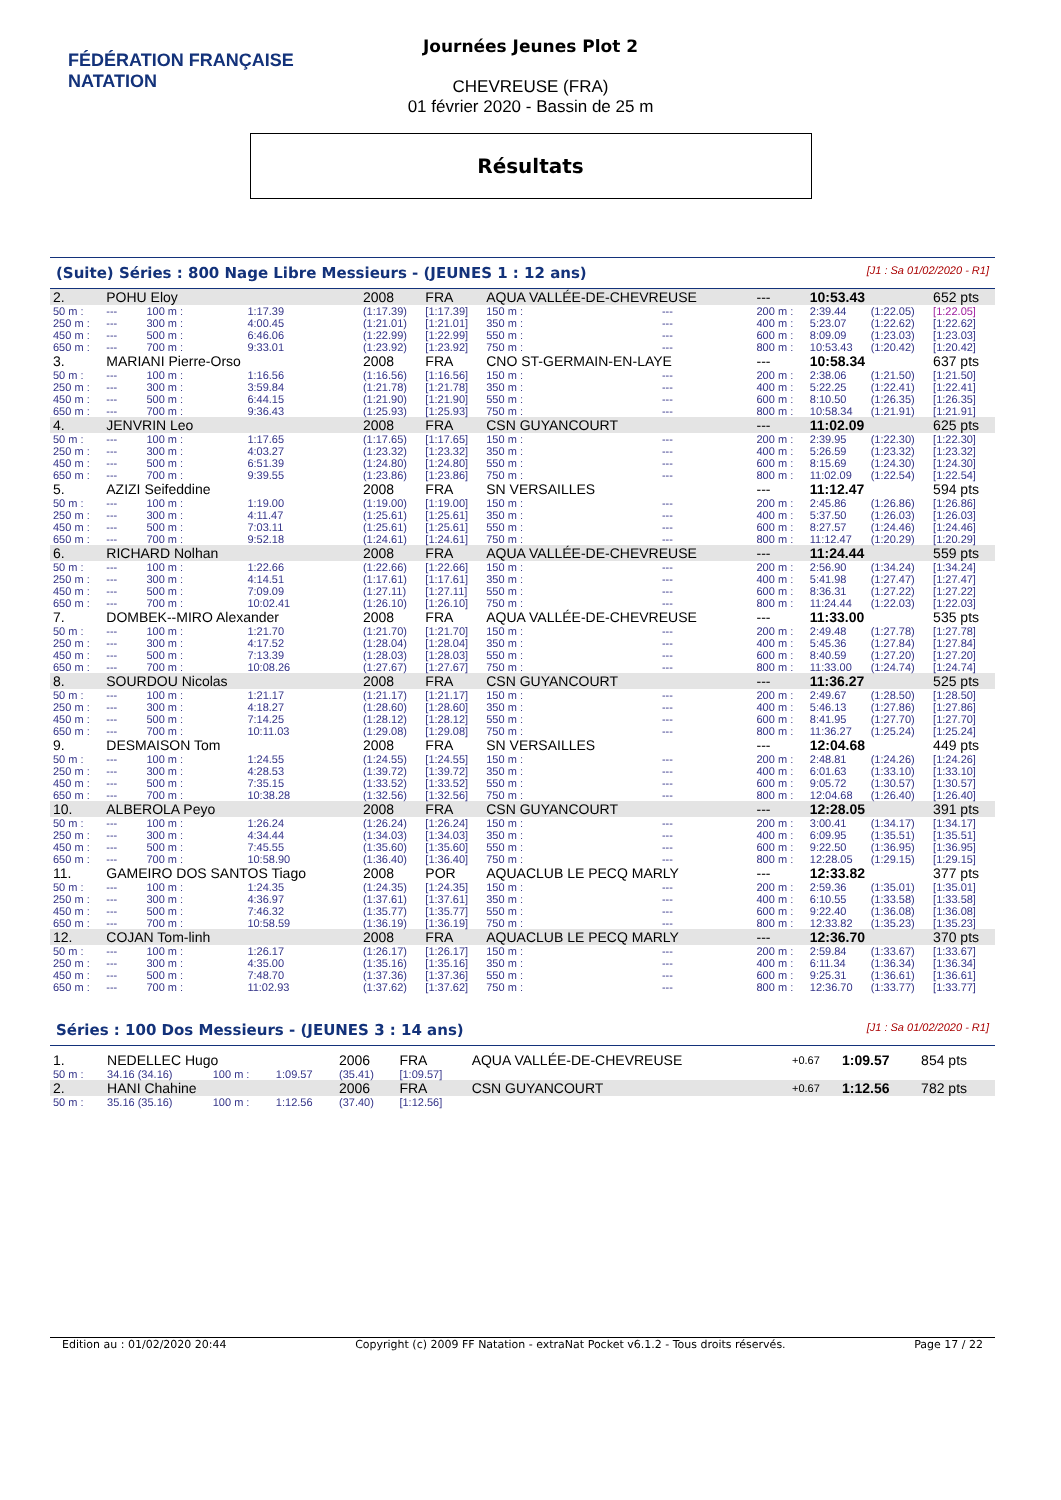FÉDÉRATION FRANÇAISE
NATATION
Journées Jeunes Plot 2
CHEVREUSE (FRA)
01 février 2020 - Bassin de 25 m
Résultats
(Suite) Séries : 800 Nage Libre Messieurs - (JEUNES 1 : 12 ans) [J1 : Sa 01/02/2020 - R1]
| 2. | POHU Eloy | | | 2008 | FRA | AQUA VALLÉE-DE-CHEVREUSE | | | --- | 10:53.43 | | 652 pts |
| 50 m : | --- | 100 m : | 1:17.39 | (1:17.39) | [1:17.39] | 150 m : | --- | | 200 m : | 2:39.44 | (1:22.05) | [1:22.05] |
| 250 m : | --- | 300 m : | 4:00.45 | (1:21.01) | [1:21.01] | 350 m : | --- | | 400 m : | 5:23.07 | (1:22.62) | [1:22.62] |
| 450 m : | --- | 500 m : | 6:46.06 | (1:22.99) | [1:22.99] | 550 m : | --- | | 600 m : | 8:09.09 | (1:23.03) | [1:23.03] |
| 650 m : | --- | 700 m : | 9:33.01 | (1:23.92) | [1:23.92] | 750 m : | --- | | 800 m : | 10:53.43 | (1:20.42) | [1:20.42] |
| 3. | MARIANI Pierre-Orso | | | 2008 | FRA | CNO ST-GERMAIN-EN-LAYE | | | --- | 10:58.34 | | 637 pts |
| 50 m : | --- | 100 m : | 1:16.56 | (1:16.56) | [1:16.56] | 150 m : | --- | | 200 m : | 2:38.06 | (1:21.50) | [1:21.50] |
| 250 m : | --- | 300 m : | 3:59.84 | (1:21.78) | [1:21.78] | 350 m : | --- | | 400 m : | 5:22.25 | (1:22.41) | [1:22.41] |
| 450 m : | --- | 500 m : | 6:44.15 | (1:21.90) | [1:21.90] | 550 m : | --- | | 600 m : | 8:10.50 | (1:26.35) | [1:26.35] |
| 650 m : | --- | 700 m : | 9:36.43 | (1:25.93) | [1:25.93] | 750 m : | --- | | 800 m : | 10:58.34 | (1:21.91) | [1:21.91] |
| 4. | JENVRIN Leo | | | 2008 | FRA | CSN GUYANCOURT | | | --- | 11:02.09 | | 625 pts |
| 50 m : | --- | 100 m : | 1:17.65 | (1:17.65) | [1:17.65] | 150 m : | --- | | 200 m : | 2:39.95 | (1:22.30) | [1:22.30] |
| 250 m : | --- | 300 m : | 4:03.27 | (1:23.32) | [1:23.32] | 350 m : | --- | | 400 m : | 5:26.59 | (1:23.32) | [1:23.32] |
| 450 m : | --- | 500 m : | 6:51.39 | (1:24.80) | [1:24.80] | 550 m : | --- | | 600 m : | 8:15.69 | (1:24.30) | [1:24.30] |
| 650 m : | --- | 700 m : | 9:39.55 | (1:23.86) | [1:23.86] | 750 m : | --- | | 800 m : | 11:02.09 | (1:22.54) | [1:22.54] |
| 5. | AZIZI Seifeddine | | | 2008 | FRA | SN VERSAILLES | | | --- | 11:12.47 | | 594 pts |
| 50 m : | --- | 100 m : | 1:19.00 | (1:19.00) | [1:19.00] | 150 m : | --- | | 200 m : | 2:45.86 | (1:26.86) | [1:26.86] |
| 250 m : | --- | 300 m : | 4:11.47 | (1:25.61) | [1:25.61] | 350 m : | --- | | 400 m : | 5:37.50 | (1:26.03) | [1:26.03] |
| 450 m : | --- | 500 m : | 7:03.11 | (1:25.61) | [1:25.61] | 550 m : | --- | | 600 m : | 8:27.57 | (1:24.46) | [1:24.46] |
| 650 m : | --- | 700 m : | 9:52.18 | (1:24.61) | [1:24.61] | 750 m : | --- | | 800 m : | 11:12.47 | (1:20.29) | [1:20.29] |
| 6. | RICHARD Nolhan | | | 2008 | FRA | AQUA VALLÉE-DE-CHEVREUSE | | | --- | 11:24.44 | | 559 pts |
| 50 m : | --- | 100 m : | 1:22.66 | (1:22.66) | [1:22.66] | 150 m : | --- | | 200 m : | 2:56.90 | (1:34.24) | [1:34.24] |
| 250 m : | --- | 300 m : | 4:14.51 | (1:17.61) | [1:17.61] | 350 m : | --- | | 400 m : | 5:41.98 | (1:27.47) | [1:27.47] |
| 450 m : | --- | 500 m : | 7:09.09 | (1:27.11) | [1:27.11] | 550 m : | --- | | 600 m : | 8:36.31 | (1:27.22) | [1:27.22] |
| 650 m : | --- | 700 m : | 10:02.41 | (1:26.10) | [1:26.10] | 750 m : | --- | | 800 m : | 11:24.44 | (1:22.03) | [1:22.03] |
| 7. | DOMBEK--MIRO Alexander | | | 2008 | FRA | AQUA VALLÉE-DE-CHEVREUSE | | | --- | 11:33.00 | | 535 pts |
| 50 m : | --- | 100 m : | 1:21.70 | (1:21.70) | [1:21.70] | 150 m : | --- | | 200 m : | 2:49.48 | (1:27.78) | [1:27.78] |
| 250 m : | --- | 300 m : | 4:17.52 | (1:28.04) | [1:28.04] | 350 m : | --- | | 400 m : | 5:45.36 | (1:27.84) | [1:27.84] |
| 450 m : | --- | 500 m : | 7:13.39 | (1:28.03) | [1:28.03] | 550 m : | --- | | 600 m : | 8:40.59 | (1:27.20) | [1:27.20] |
| 650 m : | --- | 700 m : | 10:08.26 | (1:27.67) | [1:27.67] | 750 m : | --- | | 800 m : | 11:33.00 | (1:24.74) | [1:24.74] |
| 8. | SOURDOU Nicolas | | | 2008 | FRA | CSN GUYANCOURT | | | --- | 11:36.27 | | 525 pts |
| 50 m : | --- | 100 m : | 1:21.17 | (1:21.17) | [1:21.17] | 150 m : | --- | | 200 m : | 2:49.67 | (1:28.50) | [1:28.50] |
| 250 m : | --- | 300 m : | 4:18.27 | (1:28.60) | [1:28.60] | 350 m : | --- | | 400 m : | 5:46.13 | (1:27.86) | [1:27.86] |
| 450 m : | --- | 500 m : | 7:14.25 | (1:28.12) | [1:28.12] | 550 m : | --- | | 600 m : | 8:41.95 | (1:27.70) | [1:27.70] |
| 650 m : | --- | 700 m : | 10:11.03 | (1:29.08) | [1:29.08] | 750 m : | --- | | 800 m : | 11:36.27 | (1:25.24) | [1:25.24] |
| 9. | DESMAISON Tom | | | 2008 | FRA | SN VERSAILLES | | | --- | 12:04.68 | | 449 pts |
| 50 m : | --- | 100 m : | 1:24.55 | (1:24.55) | [1:24.55] | 150 m : | --- | | 200 m : | 2:48.81 | (1:24.26) | [1:24.26] |
| 250 m : | --- | 300 m : | 4:28.53 | (1:39.72) | [1:39.72] | 350 m : | --- | | 400 m : | 6:01.63 | (1:33.10) | [1:33.10] |
| 450 m : | --- | 500 m : | 7:35.15 | (1:33.52) | [1:33.52] | 550 m : | --- | | 600 m : | 9:05.72 | (1:30.57) | [1:30.57] |
| 650 m : | --- | 700 m : | 10:38.28 | (1:32.56) | [1:32.56] | 750 m : | --- | | 800 m : | 12:04.68 | (1:26.40) | [1:26.40] |
| 10. | ALBEROLA Peyo | | | 2008 | FRA | CSN GUYANCOURT | | | --- | 12:28.05 | | 391 pts |
| 50 m : | --- | 100 m : | 1:26.24 | (1:26.24) | [1:26.24] | 150 m : | --- | | 200 m : | 3:00.41 | (1:34.17) | [1:34.17] |
| 250 m : | --- | 300 m : | 4:34.44 | (1:34.03) | [1:34.03] | 350 m : | --- | | 400 m : | 6:09.95 | (1:35.51) | [1:35.51] |
| 450 m : | --- | 500 m : | 7:45.55 | (1:35.60) | [1:35.60] | 550 m : | --- | | 600 m : | 9:22.50 | (1:36.95) | [1:36.95] |
| 650 m : | --- | 700 m : | 10:58.90 | (1:36.40) | [1:36.40] | 750 m : | --- | | 800 m : | 12:28.05 | (1:29.15) | [1:29.15] |
| 11. | GAMEIRO DOS SANTOS Tiago | | | 2008 | POR | AQUACLUB LE PECQ MARLY | | | --- | 12:33.82 | | 377 pts |
| 50 m : | --- | 100 m : | 1:24.35 | (1:24.35) | [1:24.35] | 150 m : | --- | | 200 m : | 2:59.36 | (1:35.01) | [1:35.01] |
| 250 m : | --- | 300 m : | 4:36.97 | (1:37.61) | [1:37.61] | 350 m : | --- | | 400 m : | 6:10.55 | (1:33.58) | [1:33.58] |
| 450 m : | --- | 500 m : | 7:46.32 | (1:35.77) | [1:35.77] | 550 m : | --- | | 600 m : | 9:22.40 | (1:36.08) | [1:36.08] |
| 650 m : | --- | 700 m : | 10:58.59 | (1:36.19) | [1:36.19] | 750 m : | --- | | 800 m : | 12:33.82 | (1:35.23) | [1:35.23] |
| 12. | COJAN Tom-linh | | | 2008 | FRA | AQUACLUB LE PECQ MARLY | | | --- | 12:36.70 | | 370 pts |
| 50 m : | --- | 100 m : | 1:26.17 | (1:26.17) | [1:26.17] | 150 m : | --- | | 200 m : | 2:59.84 | (1:33.67) | [1:33.67] |
| 250 m : | --- | 300 m : | 4:35.00 | (1:35.16) | [1:35.16] | 350 m : | --- | | 400 m : | 6:11.34 | (1:36.34) | [1:36.34] |
| 450 m : | --- | 500 m : | 7:48.70 | (1:37.36) | [1:37.36] | 550 m : | --- | | 600 m : | 9:25.31 | (1:36.61) | [1:36.61] |
| 650 m : | --- | 700 m : | 11:02.93 | (1:37.62) | [1:37.62] | 750 m : | --- | | 800 m : | 12:36.70 | (1:33.77) | [1:33.77] |
Séries : 100 Dos Messieurs - (JEUNES 3 : 14 ans) [J1 : Sa 01/02/2020 - R1]
| 1. | NEDELLEC Hugo | | | 2006 | FRA | AQUA VALLÉE-DE-CHEVREUSE | +0.67 | 1:09.57 | 854 pts |
| 50 m : | 34.16 (34.16) | 100 m : | 1:09.57 | (35.41) | [1:09.57] | | | | |
| 2. | HANI Chahine | | | 2006 | FRA | CSN GUYANCOURT | +0.67 | 1:12.56 | 782 pts |
| 50 m : | 35.16 (35.16) | 100 m : | 1:12.56 | (37.40) | [1:12.56] | | | | |
Edition au : 01/02/2020 20:44 Copyright (c) 2009 FF Natation - extraNat Pocket v6.1.2 - Tous droits réservés. Page 17 / 22